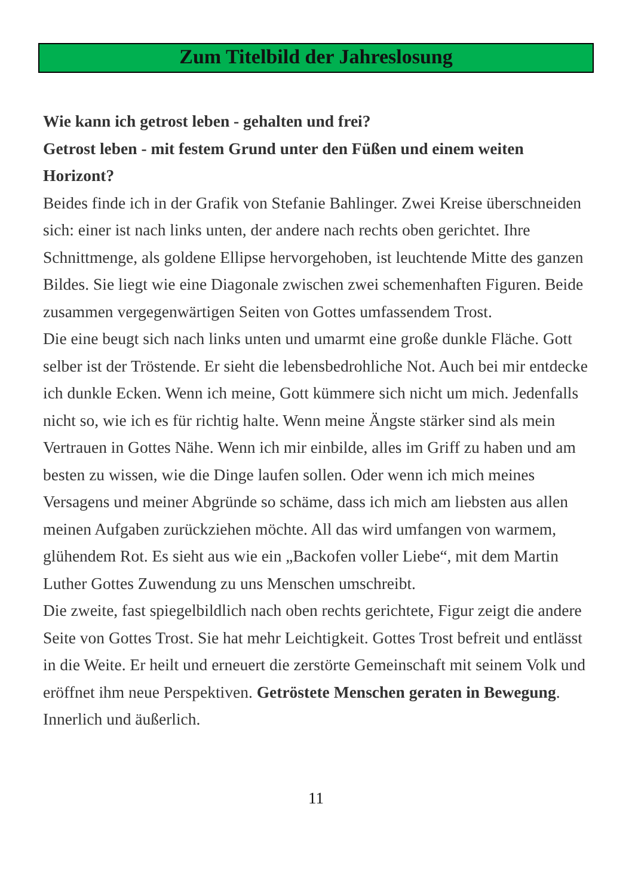Zum Titelbild der Jahreslosung
Wie kann ich getrost leben - gehalten und frei?
Getrost leben - mit festem Grund unter den Füßen und einem weiten Horizont?
Beides finde ich in der Grafik von Stefanie Bahlinger. Zwei Kreise überschneiden sich: einer ist nach links unten, der andere nach rechts oben gerichtet. Ihre Schnittmenge, als goldene Ellipse hervorgehoben, ist leuchtende Mitte des ganzen Bildes. Sie liegt wie eine Diagonale zwischen zwei schemenhaften Figuren. Beide zusammen vergegenwärtigen Seiten von Gottes umfassendem Trost.
Die eine beugt sich nach links unten und umarmt eine große dunkle Fläche. Gott selber ist der Tröstende. Er sieht die lebensbedrohliche Not. Auch bei mir entdecke ich dunkle Ecken. Wenn ich meine, Gott kümmere sich nicht um mich. Jedenfalls nicht so, wie ich es für richtig halte. Wenn meine Ängste stärker sind als mein Vertrauen in Gottes Nähe. Wenn ich mir einbilde, alles im Griff zu haben und am besten zu wissen, wie die Dinge laufen sollen. Oder wenn ich mich meines Versagens und meiner Abgründe so schäme, dass ich mich am liebsten aus allen meinen Aufgaben zurückziehen möchte. All das wird umfangen von warmem, glühendem Rot. Es sieht aus wie ein „Backofen voller Liebe“, mit dem Martin Luther Gottes Zuwendung zu uns Menschen umschreibt.
Die zweite, fast spiegelbildlich nach oben rechts gerichtete, Figur zeigt die andere Seite von Gottes Trost. Sie hat mehr Leichtigkeit. Gottes Trost befreit und entlässt in die Weite. Er heilt und erneuert die zerstörte Gemeinschaft mit seinem Volk und eröffnet ihm neue Perspektiven. Getröstete Menschen geraten in Bewegung. Innerlich und äußerlich.
11